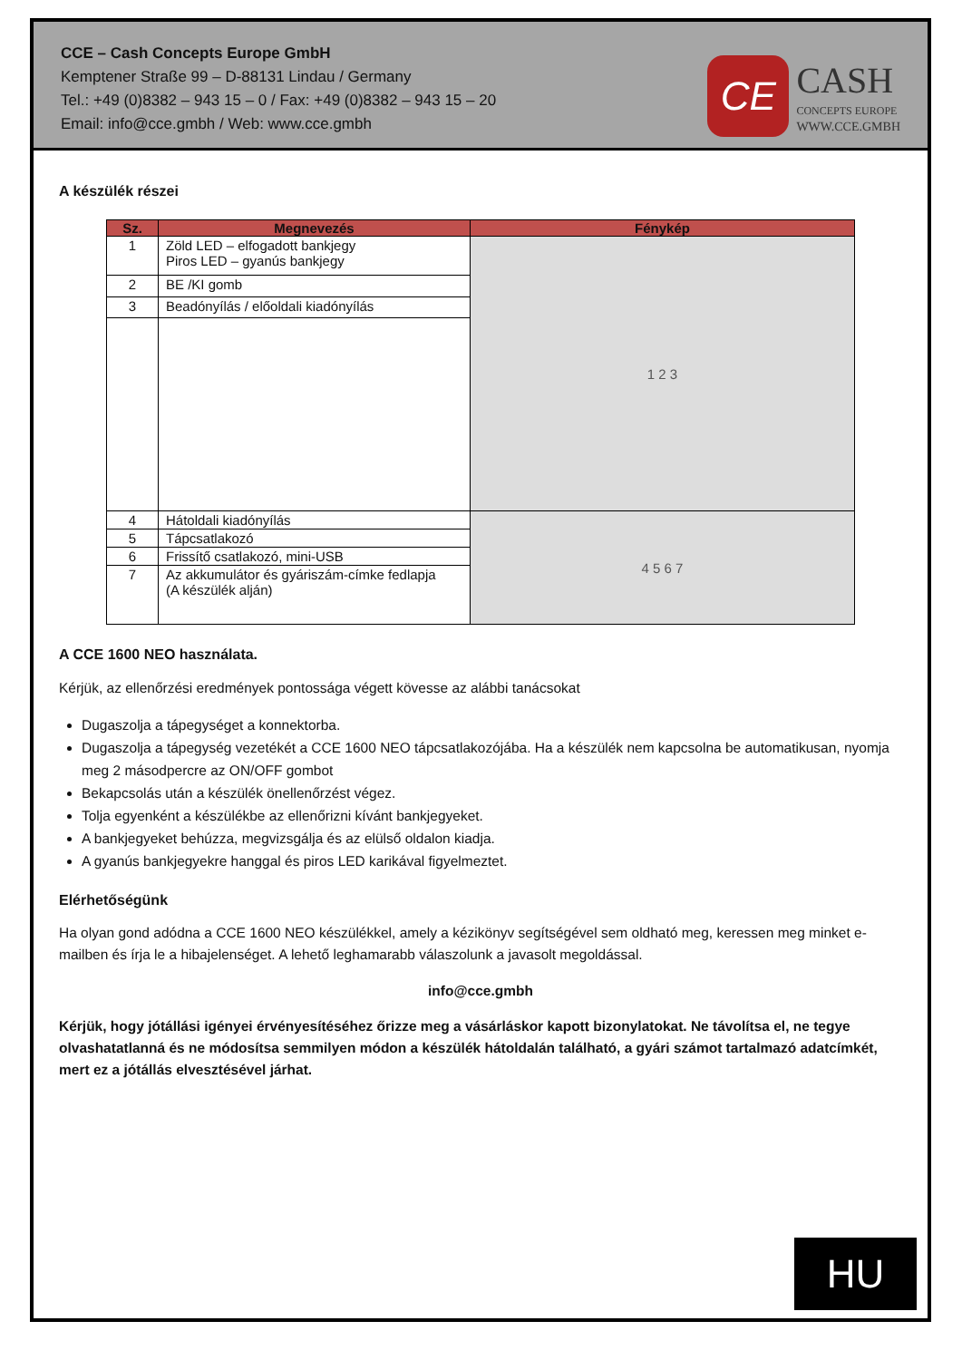CCE – Cash Concepts Europe GmbH
Kemptener Straße 99 – D-88131 Lindau / Germany
Tel.: +49 (0)8382 – 943 15 – 0 / Fax: +49 (0)8382 – 943 15 – 20
Email: info@cce.gmbh / Web: www.cce.gmbh
CE
CASH
CONCEPTS EUROPE
WWW.CCE.GMBH
A készülék részei
| Sz. | Megnevezés | Fénykép |
| --- | --- | --- |
| 1 | Zöld LED – elfogadott bankjegy Piros LED – gyanús bankjegy | 1 2 3 |
| 2 | BE /KI gomb | |
| 3 | Beadónyílás / előoldali kiadónyílás | |
| 4 | Hátoldali kiadónyílás | 4 5 6 7 |
| 5 | Tápcsatlakozó | |
| 6 | Frissítő csatlakozó, mini-USB | |
| 7 | Az akkumulátor és gyáriszám-címke fedlapja (A készülék alján) | |
A CCE 1600 NEO használata.
Kérjük, az ellenőrzési eredmények pontossága végett kövesse az alábbi tanácsokat
Dugaszolja a tápegységet a konnektorba.
Dugaszolja a tápegység vezetékét a CCE 1600 NEO tápcsatlakozójába. Ha a készülék nem kapcsolna be automatikusan, nyomja meg 2 másodpercre az ON/OFF gombot
Bekapcsolás után a készülék önellenőrzést végez.
Tolja egyenként a készülékbe az ellenőrizni kívánt bankjegyeket.
A bankjegyeket behúzza, megvizsgálja és az elülső oldalon kiadja.
A gyanús bankjegyekre hanggal és piros LED karikával figyelmeztet.
Elérhetőségünk
Ha olyan gond adódna a CCE 1600 NEO készülékkel, amely a kézikönyv segítségével sem oldható meg, keressen meg minket e-mailben és írja le a hibajelenséget. A lehető leghamarabb válaszolunk a javasolt megoldással.
info@cce.gmbh
Kérjük, hogy jótállási igényei érvényesítéséhez őrizze meg a vásárláskor kapott bizonylatokat. Ne távolítsa el, ne tegye olvashatatlanná és ne módosítsa semmilyen módon a készülék hátoldalán található, a gyári számot tartalmazó adatcímkét, mert ez a jótállás elvesztésével járhat.
HU